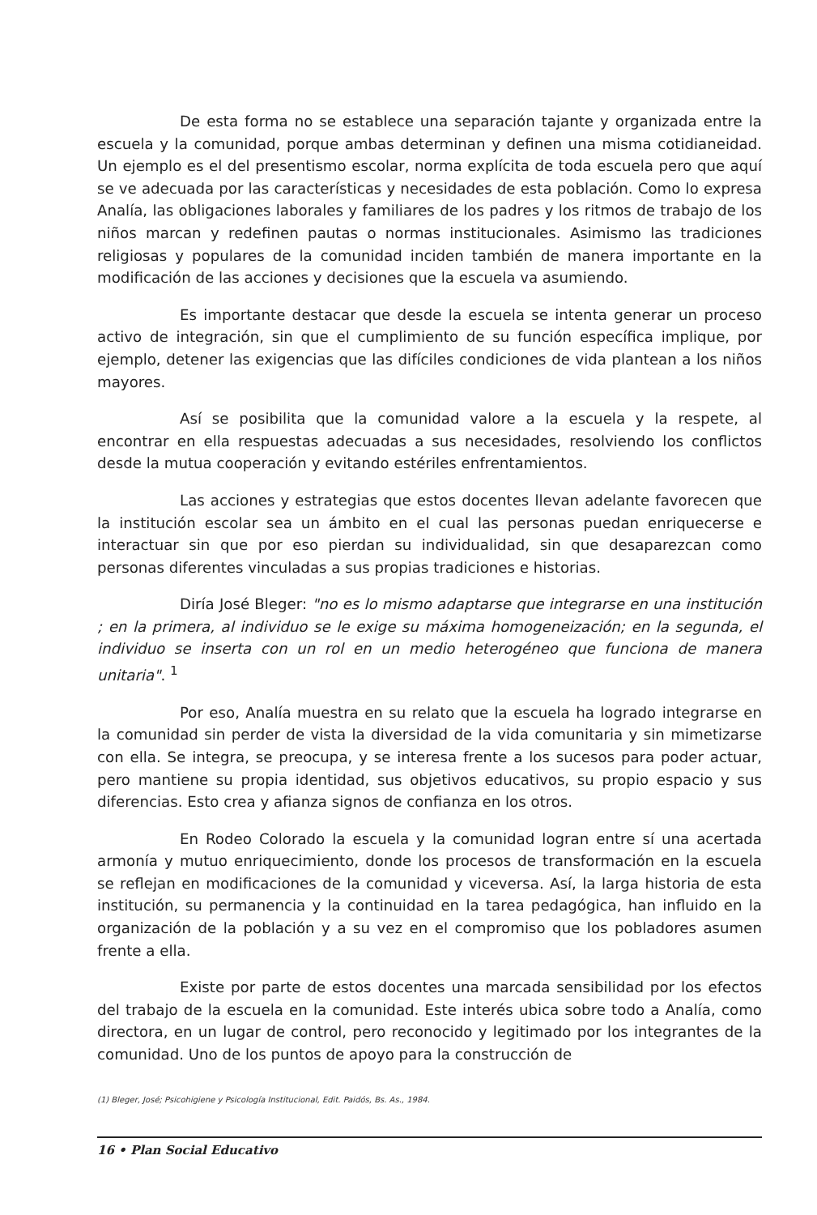De esta forma no se establece una separación tajante y organizada entre la escuela y la comunidad, porque ambas determinan y definen una misma cotidianeidad. Un ejemplo es el del presentismo escolar, norma explícita de toda escuela pero que aquí se ve adecuada por las características y necesidades de esta población. Como lo expresa Analía, las obligaciones laborales y familiares de los padres y los ritmos de trabajo de los niños marcan y redefinen pautas o normas institucionales. Asimismo las tradiciones religiosas y populares de la comunidad inciden también de manera importante en la modificación de las acciones y decisiones que la escuela va asumiendo.
Es importante destacar que desde la escuela se intenta generar un proceso activo de integración, sin que el cumplimiento de su función específica implique, por ejemplo, detener las exigencias que las difíciles condiciones de vida plantean a los niños mayores.
Así se posibilita que la comunidad valore a la escuela y la respete, al encontrar en ella respuestas adecuadas a sus necesidades, resolviendo los conflictos desde la mutua cooperación y evitando estériles enfrentamientos.
Las acciones y estrategias que estos docentes llevan adelante favorecen que la institución escolar sea un ámbito en el cual las personas puedan enriquecerse e interactuar sin que por eso pierdan su individualidad, sin que desaparezcan como personas diferentes vinculadas a sus propias tradiciones e historias.
Diría José Bleger: "no es lo mismo adaptarse que integrarse en una institución ; en la primera, al individuo se le exige su máxima homogeneización; en la segunda, el individuo se inserta con un rol en un medio heterogéneo que funciona de manera unitaria". <sup>1</sup>
Por eso, Analía muestra en su relato que la escuela ha logrado integrarse en la comunidad sin perder de vista la diversidad de la vida comunitaria y sin mimetizarse con ella. Se integra, se preocupa, y se interesa frente a los sucesos para poder actuar, pero mantiene su propia identidad, sus objetivos educativos, su propio espacio y sus diferencias. Esto crea y afianza signos de confianza en los otros.
En Rodeo Colorado la escuela y la comunidad logran entre sí una acertada armonía y mutuo enriquecimiento, donde los procesos de transformación en la escuela se reflejan en modificaciones de la comunidad y viceversa. Así, la larga historia de esta institución, su permanencia y la continuidad en la tarea pedagógica, han influido en la organización de la población y a su vez en el compromiso que los pobladores asumen frente a ella.
Existe por parte de estos docentes una marcada sensibilidad por los efectos del trabajo de la escuela en la comunidad. Este interés ubica sobre todo a Analía, como directora, en un lugar de control, pero reconocido y legitimado por los integrantes de la comunidad. Uno de los puntos de apoyo para la construcción de
(1) Bleger, José; Psicohigiene y Psicología Institucional, Edit. Paidós, Bs. As., 1984.
16 • Plan Social Educativo